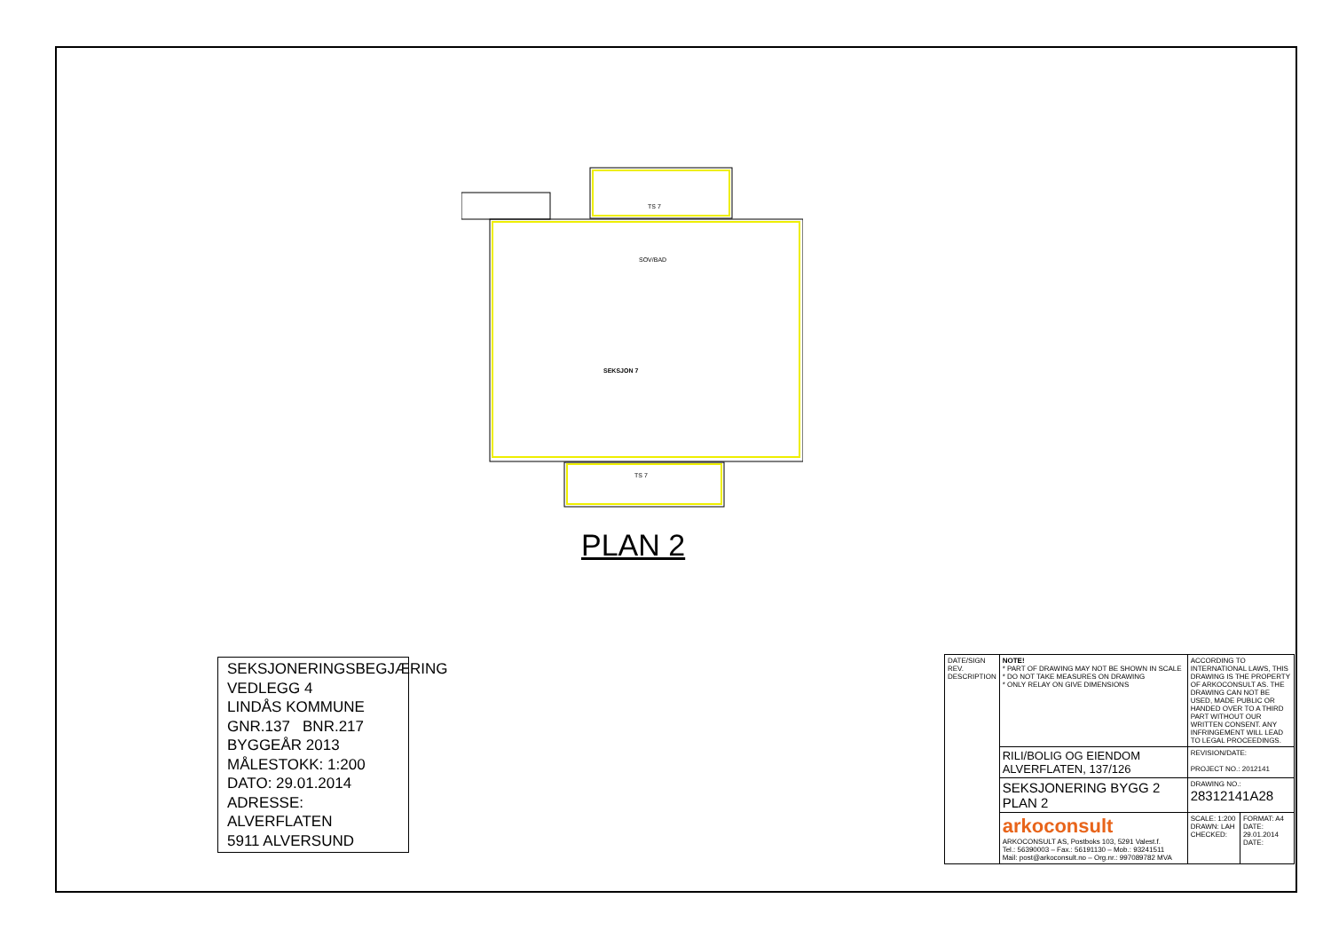TS 7
SOV/BAD
SEKSJON 7
TS 7
PLAN 2
SEKSJONERINGSBEGJÆRING
VEDLEGG 4
LINDÅS KOMMUNE
GNR.137 BNR.217
BYGGEÅR 2013
MÅLESTOKK: 1:200
DATO: 29.01.2014
ADRESSE: ALVERFLATEN
5911 ALVERSUND
| DATE/SIGN REV. DESCRIPTION | NOTE! * PART OF DRAWING MAY NOT BE SHOWN IN SCALE * DO NOT TAKE MEASURES ON DRAWING * ONLY RELAY ON GIVE DIMENSIONS | ACCORDING TO INTERNATIONAL LAWS, THIS DRAWING IS THE PROPERTY OF ARKOCONSULT AS. THE DRAWING CAN NOT BE USED, MADE PUBLIC OR HANDED OVER TO A THIRD PART WITHOUT OUR WRITTEN CONSENT. ANY INFRINGEMENT WILL LEAD TO LEGAL PROCEEDINGS. | |
| | RILI/BOLIG OG EIENDOM ALVERFLATEN, 137/126 | REVISION/DATE: PROJECT NO.: 2012141 | |
| | SEKSJONERING BYGG 2 PLAN 2 | DRAWING NO.: 28312141A28 | |
| | arkoconsult ARKOCONSULT AS, Postboks 103, 5291 Valest.f. Tel.: 56390003 – Fax.: 56191130 – Mob.: 93241511 Mail: post@arkoconsult.no – Org.nr.: 997089782 MVA | SCALE: 1:200 DRAWN: LAH CHECKED: | FORMAT: A4 DATE: 29.01.2014 DATE: |